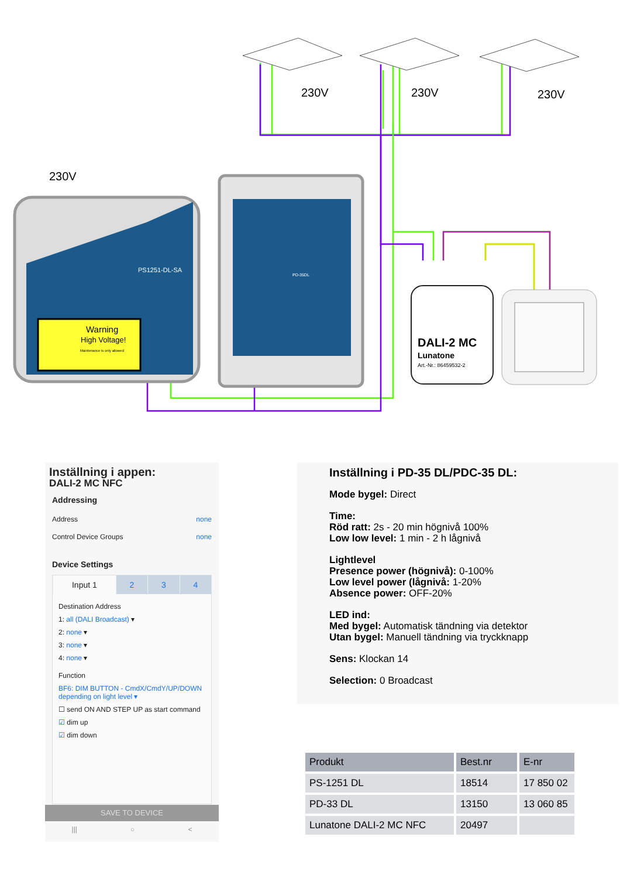230V
230V
230V
230V
PS1251-DL-SA
Warning
High Voltage!
Maintenance is only allowed
PD-35DL
DALI-2 MC
Lunatone
Art.-Nr.: 86459532-2
Inställning i appen:
DALI-2 MC NFC
Addressing
Address none
Control Device Groups none
Device Settings
Input 1 2 3 4
Destination Address
1: all (DALI Broadcast) ▾
2: none ▾
3: none ▾
4: none ▾
Function
BF6: DIM BUTTON - CmdX/CmdY/UP/DOWN depending on light level ▾
☐ send ON AND STEP UP as start command
☑ dim up
☑ dim down
SAVE TO DEVICE
||| ○ <
Inställning i PD-35 DL/PDC-35 DL:
Mode bygel: Direct
Time:
Röd ratt: 2s - 20 min högnivå 100%
Low low level: 1 min - 2 h lågnivå
Lightlevel
Presence power (högnivå): 0-100%
Low level power (lågnivå: 1-20%
Absence power: OFF-20%
LED ind:
Med bygel: Automatisk tändning via detektor
Utan bygel: Manuell tändning via tryckknapp
Sens: Klockan 14
Selection: 0 Broadcast
| Produkt | Best.nr | E-nr |
| --- | --- | --- |
| PS-1251 DL | 18514 | 17 850 02 |
| PD-33 DL | 13150 | 13 060 85 |
| Lunatone DALI-2 MC NFC | 20497 | |